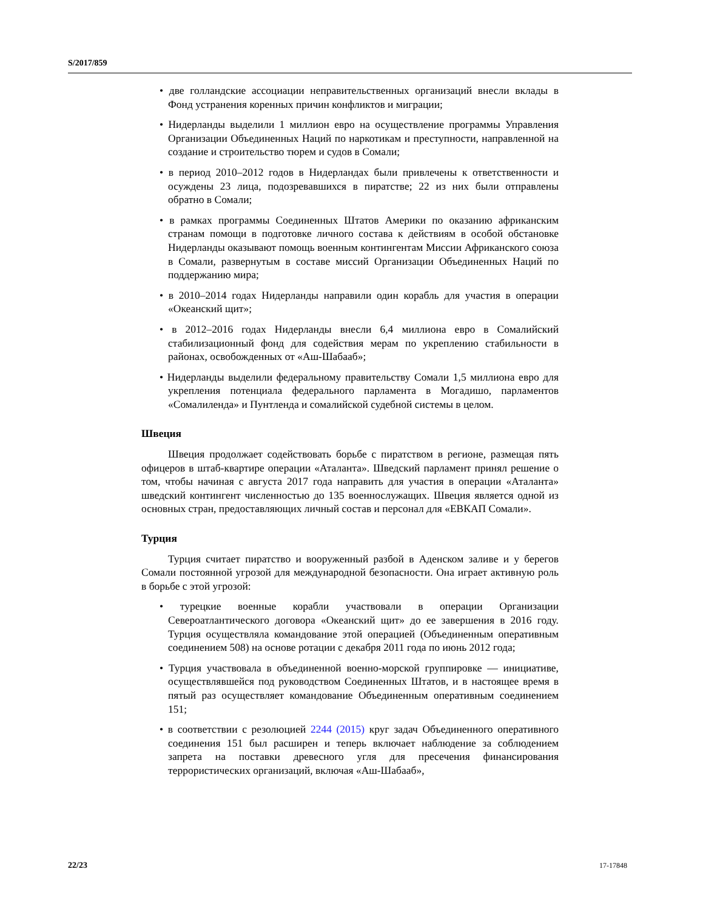S/2017/859
• две голландские ассоциации неправительственных организаций внесли вклады в Фонд устранения коренных причин конфликтов и миграции;
• Нидерланды выделили 1 миллион евро на осуществление программы Управления Организации Объединенных Наций по наркотикам и преступности, направленной на создание и строительство тюрем и судов в Сомали;
• в период 2010–2012 годов в Нидерландах были привлечены к ответственности и осуждены 23 лица, подозревавшихся в пиратстве; 22 из них были отправлены обратно в Сомали;
• в рамках программы Соединенных Штатов Америки по оказанию африканским странам помощи в подготовке личного состава к действиям в особой обстановке Нидерланды оказывают помощь военным контингентам Миссии Африканского союза в Сомали, развернутым в составе миссий Организации Объединенных Наций по поддержанию мира;
• в 2010–2014 годах Нидерланды направили один корабль для участия в операции «Океанский щит»;
• в 2012–2016 годах Нидерланды внесли 6,4 миллиона евро в Сомалийский стабилизационный фонд для содействия мерам по укреплению стабильности в районах, освобожденных от «Аш-Шабааб»;
• Нидерланды выделили федеральному правительству Сомали 1,5 миллиона евро для укрепления потенциала федерального парламента в Могадишо, парламентов «Сомалиленда» и Пунтленда и сомалийской судебной системы в целом.
Швеция
Швеция продолжает содействовать борьбе с пиратством в регионе, размещая пять офицеров в штаб-квартире операции «Аталанта». Шведский парламент принял решение о том, чтобы начиная с августа 2017 года направить для участия в операции «Аталанта» шведский контингент численностью до 135 военнослужащих. Швеция является одной из основных стран, предоставляющих личный состав и персонал для «ЕВКАП Сомали».
Турция
Турция считает пиратство и вооруженный разбой в Аденском заливе и у берегов Сомали постоянной угрозой для международной безопасности. Она играет активную роль в борьбе с этой угрозой:
• турецкие военные корабли участвовали в операции Организации Североатлантического договора «Океанский щит» до ее завершения в 2016 году. Турция осуществляла командование этой операцией (Объединенным оперативным соединением 508) на основе ротации с декабря 2011 года по июнь 2012 года;
• Турция участвовала в объединенной военно-морской группировке — инициативе, осуществлявшейся под руководством Соединенных Штатов, и в настоящее время в пятый раз осуществляет командование Объединенным оперативным соединением 151;
• в соответствии с резолюцией 2244 (2015) круг задач Объединенного оперативного соединения 151 был расширен и теперь включает наблюдение за соблюдением запрета на поставки древесного угля для пресечения финансирования террористических организаций, включая «Аш-Шабааб»,
22/23 17-17848